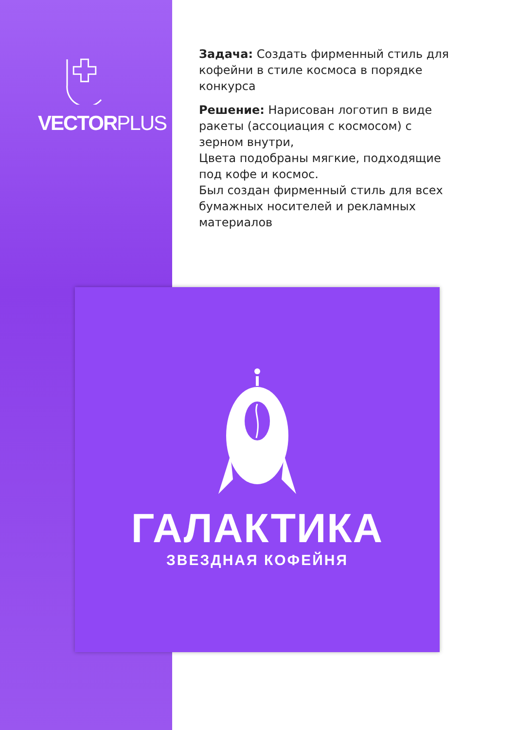VECTORPLUS
Задача: Создать фирменный стиль для кофейни в стиле космоса в порядке конкурса
Решение: Нарисован логотип в виде ракеты (ассоциация с космосом) с зерном внутри,
Цвета подобраны мягкие, подходящие под кофе и космос.
Был создан фирменный стиль для всех бумажных носителей и рекламных материалов
ГАЛАКТИКА
ЗВЕЗДНАЯ КОФЕЙНЯ